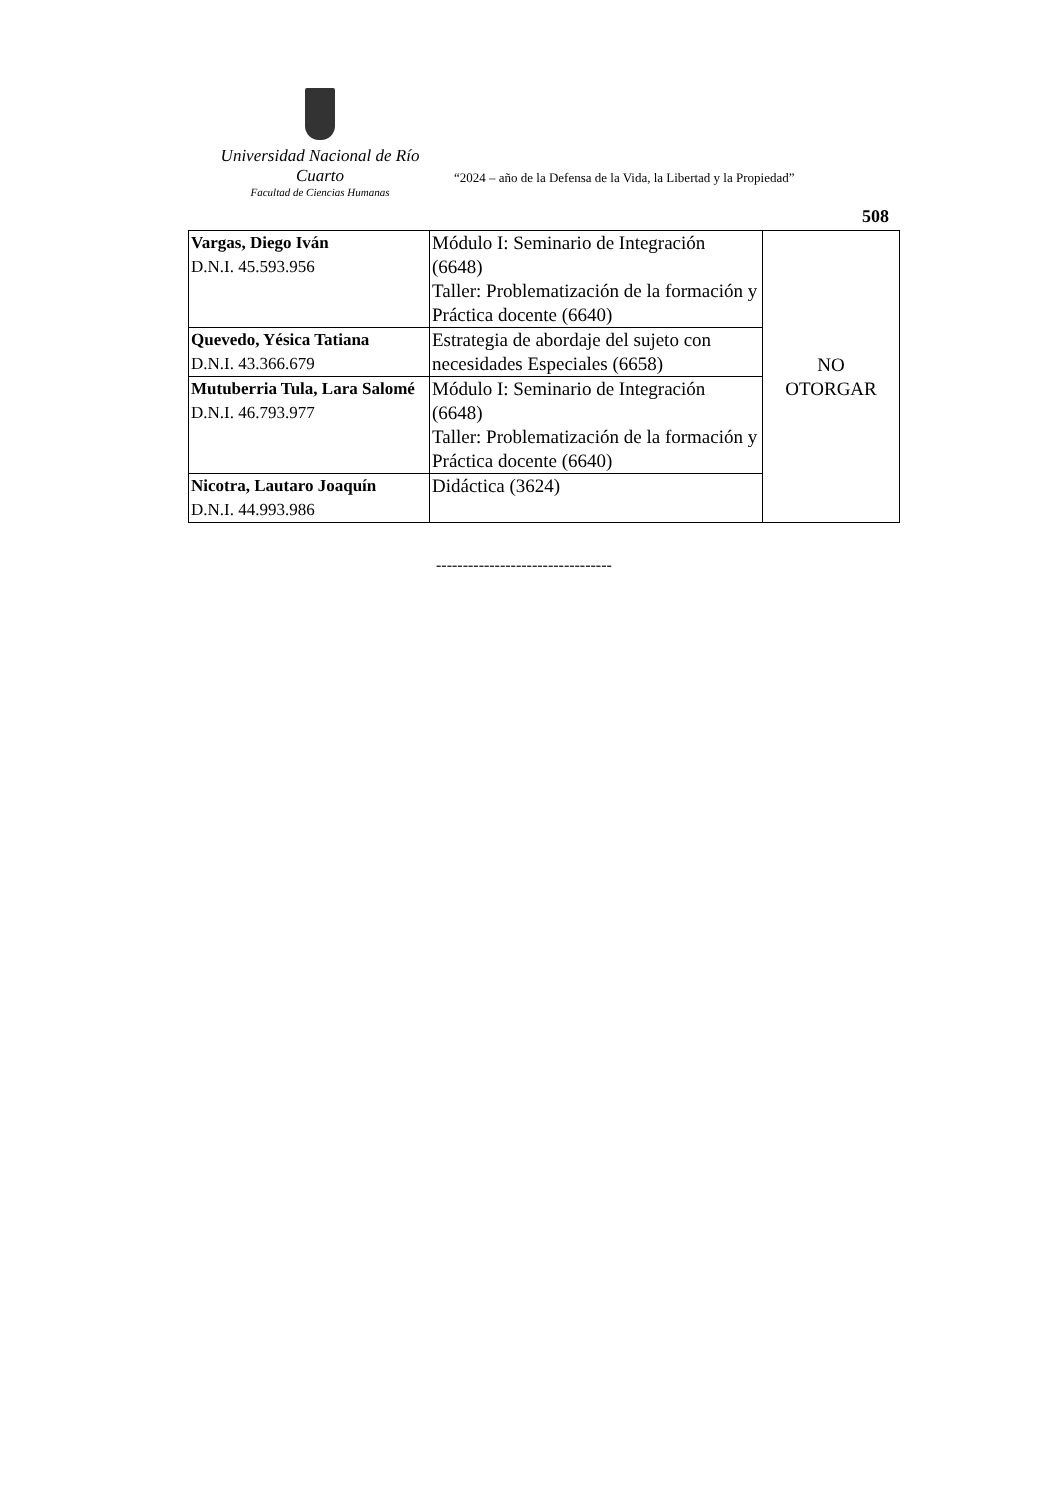Universidad Nacional de Río Cuarto
Facultad de Ciencias Humanas
“2024 – año de la Defensa de la Vida, la Libertad y la Propiedad”
508
| Vargas, Diego Iván D.N.I. 45.593.956 | Módulo I: Seminario de Integración (6648) Taller: Problematización de la formación y Práctica docente (6640) | NO OTORGAR |
| Quevedo, Yésica Tatiana D.N.I. 43.366.679 | Estrategia de abordaje del sujeto con necesidades Especiales (6658) | |
| Mutuberria Tula, Lara Salomé D.N.I. 46.793.977 | Módulo I: Seminario de Integración (6648) Taller: Problematización de la formación y Práctica docente (6640) | |
| Nicotra, Lautaro Joaquín D.N.I. 44.993.986 | Didáctica (3624) | |
---------------------------------